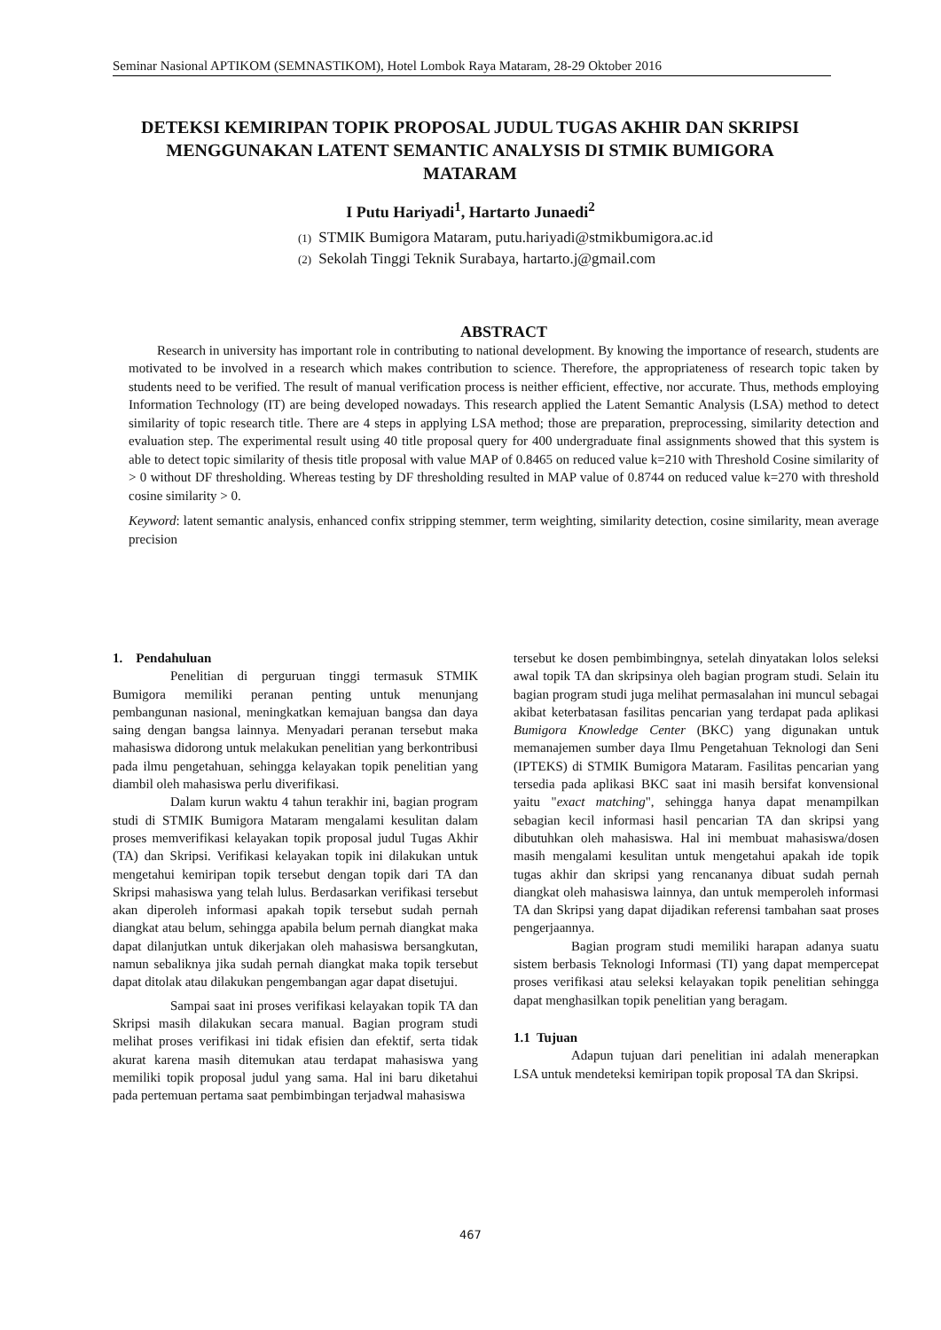Seminar Nasional APTIKOM (SEMNASTIKOM), Hotel Lombok Raya Mataram, 28-29 Oktober 2016
DETEKSI KEMIRIPAN TOPIK PROPOSAL JUDUL TUGAS AKHIR DAN SKRIPSI MENGGUNAKAN LATENT SEMANTIC ANALYSIS DI STMIK BUMIGORA MATARAM
I Putu Hariyadi<sup>1</sup>, Hartarto Junaedi<sup>2</sup>
(1) STMIK Bumigora Mataram, putu.hariyadi@stmikbumigora.ac.id
(2) Sekolah Tinggi Teknik Surabaya, hartarto.j@gmail.com
ABSTRACT
Research in university has important role in contributing to national development. By knowing the importance of research, students are motivated to be involved in a research which makes contribution to science. Therefore, the appropriateness of research topic taken by students need to be verified. The result of manual verification process is neither efficient, effective, nor accurate. Thus, methods employing Information Technology (IT) are being developed nowadays. This research applied the Latent Semantic Analysis (LSA) method to detect similarity of topic research title. There are 4 steps in applying LSA method; those are preparation, preprocessing, similarity detection and evaluation step. The experimental result using 40 title proposal query for 400 undergraduate final assignments showed that this system is able to detect topic similarity of thesis title proposal with value MAP of 0.8465 on reduced value k=210 with Threshold Cosine similarity of > 0 without DF thresholding. Whereas testing by DF thresholding resulted in MAP value of 0.8744 on reduced value k=270 with threshold cosine similarity > 0.
Keyword: latent semantic analysis, enhanced confix stripping stemmer, term weighting, similarity detection, cosine similarity, mean average precision
1. Pendahuluan
Penelitian di perguruan tinggi termasuk STMIK Bumigora memiliki peranan penting untuk menunjang pembangunan nasional, meningkatkan kemajuan bangsa dan daya saing dengan bangsa lainnya. Menyadari peranan tersebut maka mahasiswa didorong untuk melakukan penelitian yang berkontribusi pada ilmu pengetahuan, sehingga kelayakan topik penelitian yang diambil oleh mahasiswa perlu diverifikasi.
Dalam kurun waktu 4 tahun terakhir ini, bagian program studi di STMIK Bumigora Mataram mengalami kesulitan dalam proses memverifikasi kelayakan topik proposal judul Tugas Akhir (TA) dan Skripsi. Verifikasi kelayakan topik ini dilakukan untuk mengetahui kemiripan topik tersebut dengan topik dari TA dan Skripsi mahasiswa yang telah lulus. Berdasarkan verifikasi tersebut akan diperoleh informasi apakah topik tersebut sudah pernah diangkat atau belum, sehingga apabila belum pernah diangkat maka dapat dilanjutkan untuk dikerjakan oleh mahasiswa bersangkutan, namun sebaliknya jika sudah pernah diangkat maka topik tersebut dapat ditolak atau dilakukan pengembangan agar dapat disetujui.
Sampai saat ini proses verifikasi kelayakan topik TA dan Skripsi masih dilakukan secara manual. Bagian program studi melihat proses verifikasi ini tidak efisien dan efektif, serta tidak akurat karena masih ditemukan atau terdapat mahasiswa yang memiliki topik proposal judul yang sama. Hal ini baru diketahui pada pertemuan pertama saat pembimbingan terjadwal mahasiswa
tersebut ke dosen pembimbingnya, setelah dinyatakan lolos seleksi awal topik TA dan skripsinya oleh bagian program studi. Selain itu bagian program studi juga melihat permasalahan ini muncul sebagai akibat keterbatasan fasilitas pencarian yang terdapat pada aplikasi Bumigora Knowledge Center (BKC) yang digunakan untuk memanajemen sumber daya Ilmu Pengetahuan Teknologi dan Seni (IPTEKS) di STMIK Bumigora Mataram. Fasilitas pencarian yang tersedia pada aplikasi BKC saat ini masih bersifat konvensional yaitu "exact matching", sehingga hanya dapat menampilkan sebagian kecil informasi hasil pencarian TA dan skripsi yang dibutuhkan oleh mahasiswa. Hal ini membuat mahasiswa/dosen masih mengalami kesulitan untuk mengetahui apakah ide topik tugas akhir dan skripsi yang rencananya dibuat sudah pernah diangkat oleh mahasiswa lainnya, dan untuk memperoleh informasi TA dan Skripsi yang dapat dijadikan referensi tambahan saat proses pengerjaannya.
Bagian program studi memiliki harapan adanya suatu sistem berbasis Teknologi Informasi (TI) yang dapat mempercepat proses verifikasi atau seleksi kelayakan topik penelitian sehingga dapat menghasilkan topik penelitian yang beragam.
1.1 Tujuan
Adapun tujuan dari penelitian ini adalah menerapkan LSA untuk mendeteksi kemiripan topik proposal TA dan Skripsi.
467